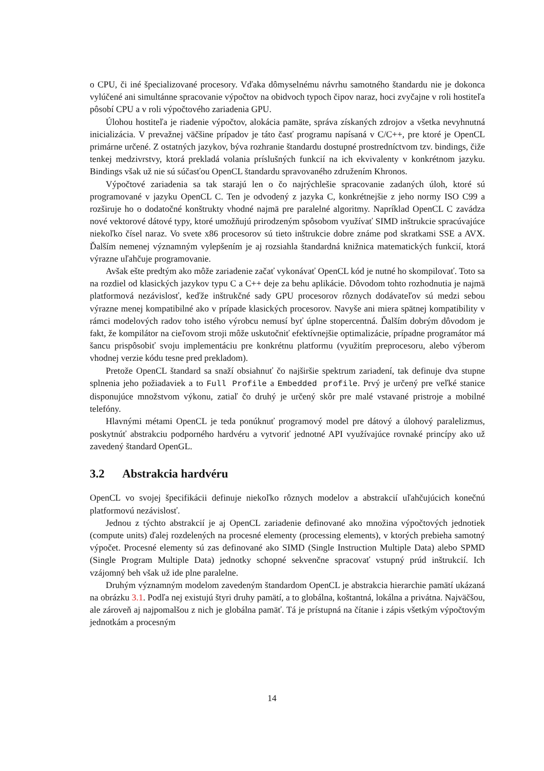o CPU, či iné špecializované procesory. Vďaka dômyselnému návrhu samotného štandardu nie je dokonca vylúčené ani simultánne spracovanie výpočtov na obidvoch typoch čipov naraz, hoci zvyčajne v roli hostiteľa pôsobí CPU a v roli výpočtového zariadenia GPU.
Úlohou hostiteľa je riadenie výpočtov, alokácia pamäte, správa získaných zdrojov a všetka nevyhnutná inicializácia. V prevažnej väčšine prípadov je táto časť programu napísaná v C/C++, pre ktoré je OpenCL primárne určené. Z ostatných jazykov, býva rozhranie štandardu dostupné prostredníctvom tzv. bindings, čiže tenkej medzivrstvy, ktorá prekladá volania príslušných funkcií na ich ekvivalenty v konkrétnom jazyku. Bindings však už nie sú súčasťou OpenCL štandardu spravovaného združením Khronos.
Výpočtové zariadenia sa tak starajú len o čo najrýchlešie spracovanie zadaných úloh, ktoré sú programované v jazyku OpenCL C. Ten je odvodený z jazyka C, konkrétnejšie z jeho normy ISO C99 a rozširuje ho o dodatočné konštrukty vhodné najmä pre paralelné algoritmy. Napríklad OpenCL C zavádza nové vektorové dátové typy, ktoré umožňujú prirodzeným spôsobom využívať SIMD inštrukcie spracúvajúce niekoľko čísel naraz. Vo svete x86 procesorov sú tieto inštrukcie dobre známe pod skratkami SSE a AVX. Ďalším nemenej významným vylepšením je aj rozsiahla štandardná knižnica matematických funkcií, ktorá výrazne uľahčuje programovanie.
Avšak ešte predtým ako môže zariadenie začať vykonávať OpenCL kód je nutné ho skompilovať. Toto sa na rozdiel od klasických jazykov typu C a C++ deje za behu aplikácie. Dôvodom tohto rozhodnutia je najmä platformová nezávislosť, keďže inštrukčné sady GPU procesorov rôznych dodávateľov sú medzi sebou výrazne menej kompatibilné ako v prípade klasických procesorov. Navyše ani miera spätnej kompatibility v rámci modelových radov toho istého výrobcu nemusí byť úplne stopercentná. Ďalším dobrým dôvodom je fakt, že kompilátor na cieľovom stroji môže uskutočniť efektívnejšie optimalizácie, prípadne programátor má šancu prispôsobiť svoju implementáciu pre konkrétnu platformu (využitím preprocesoru, alebo výberom vhodnej verzie kódu tesne pred prekladom).
Pretože OpenCL štandard sa snaží obsiahnuť čo najširšie spektrum zariadení, tak definuje dva stupne splnenia jeho požiadaviek a to Full Profile a Embedded profile. Prvý je určený pre veľké stanice disponujúce množstvom výkonu, zatiaľ čo druhý je určený skôr pre malé vstavané pristroje a mobilné telefóny.
Hlavnými métami OpenCL je teda ponúknuť programový model pre dátový a úlohový paralelizmus, poskytnúť abstrakciu podporného hardvéru a vytvoriť jednotné API využívajúce rovnaké princípy ako už zavedený štandard OpenGL.
3.2 Abstrakcia hardvéru
OpenCL vo svojej špecifikácii definuje niekoľko rôznych modelov a abstrakcií uľahčujúcich konečnú platformovú nezávislosť.
Jednou z týchto abstrakcií je aj OpenCL zariadenie definované ako množina výpočtových jednotiek (compute units) ďalej rozdelených na procesné elementy (processing elements), v ktorých prebieha samotný výpočet. Procesné elementy sú zas definované ako SIMD (Single Instruction Multiple Data) alebo SPMD (Single Program Multiple Data) jednotky schopné sekvenčne spracovať vstupný prúd inštrukcií. Ich vzájomný beh však už ide plne paralelne.
Druhým významným modelom zavedeným štandardom OpenCL je abstrakcia hierarchie pamätí ukázaná na obrázku 3.1. Podľa nej existujú štyri druhy pamätí, a to globálna, koštantná, lokálna a privátna. Najväčšou, ale zároveň aj najpomalšou z nich je globálna pamäť. Tá je prístupná na čítanie i zápis všetkým výpočtovým jednotkám a procesným
14